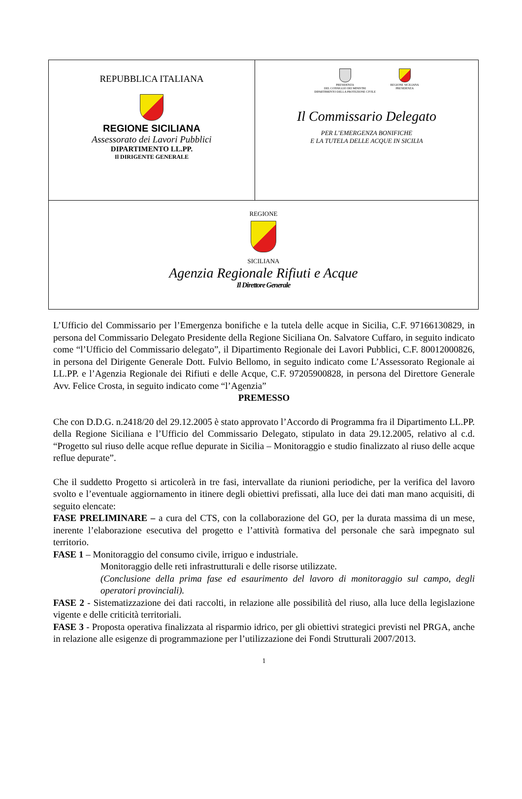| REPUBBLICA ITALIANA REGIONE SICILIANA Assessorato dei Lavori Pubblici DIPARTIMENTO LL.PP. Il DIRIGENTE GENERALE | PRESIDENZA DEL CONSIGLIO DEI MINISTRI DIPARTIMENTO DELLA PROTEZIONE CIVILE REGIONE SICILIANA PRESIDENZA Il Commissario Delegato PER L’EMERGENZA BONIFICHE E LA TUTELA DELLE ACQUE IN SICILIA |
| REGIONE SICILIANA Agenzia Regionale Rifiuti e Acque Il Direttore Generale | |
L’Ufficio del Commissario per l’Emergenza bonifiche e la tutela delle acque in Sicilia, C.F. 97166130829, in persona del Commissario Delegato Presidente della Regione Siciliana On. Salvatore Cuffaro, in seguito indicato come “l’Ufficio del Commissario delegato”, il Dipartimento Regionale dei Lavori Pubblici, C.F. 80012000826, in persona del Dirigente Generale Dott. Fulvio Bellomo, in seguito indicato come L’Assessorato Regionale ai LL.PP. e l’Agenzia Regionale dei Rifiuti e delle Acque, C.F. 97205900828, in persona del Direttore Generale Avv. Felice Crosta, in seguito indicato come “l’Agenzia”
PREMESSO
Che con D.D.G. n.2418/20 del 29.12.2005 è stato approvato l’Accordo di Programma fra il Dipartimento LL.PP. della Regione Siciliana e l’Ufficio del Commissario Delegato, stipulato in data 29.12.2005, relativo al c.d. “Progetto sul riuso delle acque reflue depurate in Sicilia – Monitoraggio e studio finalizzato al riuso delle acque reflue depurate”.
Che il suddetto Progetto si articolerà in tre fasi, intervallate da riunioni periodiche, per la verifica del lavoro svolto e l’eventuale aggiornamento in itinere degli obiettivi prefissati, alla luce dei dati man mano acquisiti, di seguito elencate:
FASE PRELIMINARE – a cura del CTS, con la collaborazione del GO, per la durata massima di un mese, inerente l’elaborazione esecutiva del progetto e l’attività formativa del personale che sarà impegnato sul territorio.
FASE 1 – Monitoraggio del consumo civile, irriguo e industriale.
Monitoraggio delle reti infrastrutturali e delle risorse utilizzate.
(Conclusione della prima fase ed esaurimento del lavoro di monitoraggio sul campo, degli operatori provinciali).
FASE 2 - Sistematizzazione dei dati raccolti, in relazione alle possibilità del riuso, alla luce della legislazione vigente e delle criticità territoriali.
FASE 3 - Proposta operativa finalizzata al risparmio idrico, per gli obiettivi strategici previsti nel PRGA, anche in relazione alle esigenze di programmazione per l’utilizzazione dei Fondi Strutturali 2007/2013.
1